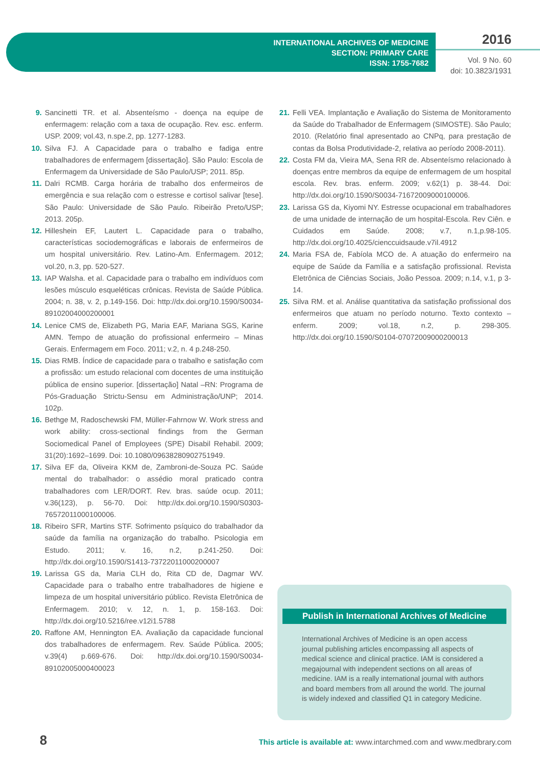INTERNATIONAL ARCHIVES OF MEDICINE
SECTION: PRIMARY CARE
ISSN: 1755-7682
2016
Vol. 9 No. 60
doi: 10.3823/1931
9. Sancinetti TR. et al. Absenteísmo - doença na equipe de enfermagem: relação com a taxa de ocupação. Rev. esc. enferm. USP. 2009; vol.43, n.spe.2, pp. 1277-1283.
10. Silva FJ. A Capacidade para o trabalho e fadiga entre trabalhadores de enfermagem [dissertação]. São Paulo: Escola de Enfermagem da Universidade de São Paulo/USP; 2011. 85p.
11. Dalri RCMB. Carga horária de trabalho dos enfermeiros de emergência e sua relação com o estresse e cortisol salivar [tese]. São Paulo: Universidade de São Paulo. Ribeirão Preto/USP; 2013. 205p.
12. Hilleshein EF, Lautert L. Capacidade para o trabalho, características sociodemográficas e laborais de enfermeiros de um hospital universitário. Rev. Latino-Am. Enfermagem. 2012; vol.20, n.3, pp. 520-527.
13. IAP Walsha. et al. Capacidade para o trabalho em indivíduos com lesões músculo esqueléticas crônicas. Revista de Saúde Pública. 2004; n. 38, v. 2, p.149-156. Doi: http://dx.doi.org/10.1590/S0034-89102004000200001
14. Lenice CMS de, Elizabeth PG, Maria EAF, Mariana SGS, Karine AMN. Tempo de atuação do profissional enfermeiro – Minas Gerais. Enfermagem em Foco. 2011; v.2, n. 4 p.248-250.
15. Dias RMB. Índice de capacidade para o trabalho e satisfação com a profissão: um estudo relacional com docentes de uma instituição pública de ensino superior. [dissertação] Natal –RN: Programa de Pós-Graduação Strictu-Sensu em Administração/UNP; 2014. 102p.
16. Bethge M, Radoschewski FM, Müller-Fahrnow W. Work stress and work ability: cross-sectional findings from the German Sociomedical Panel of Employees (SPE) Disabil Rehabil. 2009; 31(20):1692–1699. Doi: 10.1080/09638280902751949.
17. Silva EF da, Oliveira KKM de, Zambroni-de-Souza PC. Saúde mental do trabalhador: o assédio moral praticado contra trabalhadores com LER/DORT. Rev. bras. saúde ocup. 2011; v.36(123), p. 56-70. Doi: http://dx.doi.org/10.1590/S0303-76572011000100006.
18. Ribeiro SFR, Martins STF. Sofrimento psíquico do trabalhador da saúde da família na organização do trabalho. Psicologia em Estudo. 2011; v. 16, n.2, p.241-250. Doi: http://dx.doi.org/10.1590/S1413-73722011000200007
19. Larissa GS da, Maria CLH do, Rita CD de, Dagmar WV. Capacidade para o trabalho entre trabalhadores de higiene e limpeza de um hospital universitário público. Revista Eletrônica de Enfermagem. 2010; v. 12, n. 1, p. 158-163. Doi: http://dx.doi.org/10.5216/ree.v12i1.5788
20. Raffone AM, Hennington EA. Avaliação da capacidade funcional dos trabalhadores de enfermagem. Rev. Saúde Pública. 2005; v.39(4) p.669-676. Doi: http://dx.doi.org/10.1590/S0034-89102005000400023
21. Felli VEA. Implantação e Avaliação do Sistema de Monitoramento da Saúde do Trabalhador de Enfermagem (SIMOSTE). São Paulo; 2010. (Relatório final apresentado ao CNPq, para prestação de contas da Bolsa Produtividade-2, relativa ao período 2008-2011).
22. Costa FM da, Vieira MA, Sena RR de. Absenteísmo relacionado à doenças entre membros da equipe de enfermagem de um hospital escola. Rev. bras. enferm. 2009; v.62(1) p. 38-44. Doi: http://dx.doi.org/10.1590/S0034-71672009000100006.
23. Larissa GS da, Kiyomi NY. Estresse ocupacional em trabalhadores de uma unidade de internação de um hospital-Escola. Rev Ciên. e Cuidados em Saúde. 2008; v.7, n.1,p.98-105. http://dx.doi.org/10.4025/cienccuidsaude.v7il.4912
24. Maria FSA de, Fabíola MCO de. A atuação do enfermeiro na equipe de Saúde da Família e a satisfação profissional. Revista Eletrônica de Ciências Sociais, João Pessoa. 2009; n.14, v.1, p 3-14.
25. Silva RM. et al. Análise quantitativa da satisfação profissional dos enfermeiros que atuam no período noturno. Texto contexto – enferm. 2009; vol.18, n.2, p. 298-305. http://dx.doi.org/10.1590/S0104-07072009000200013
Publish in International Archives of Medicine
International Archives of Medicine is an open access journal publishing articles encompassing all aspects of medical science and clinical practice. IAM is considered a megajournal with independent sections on all areas of medicine. IAM is a really international journal with authors and board members from all around the world. The journal is widely indexed and classified Q1 in category Medicine.
8
This article is available at: www.intarchmed.com and www.medbrary.com